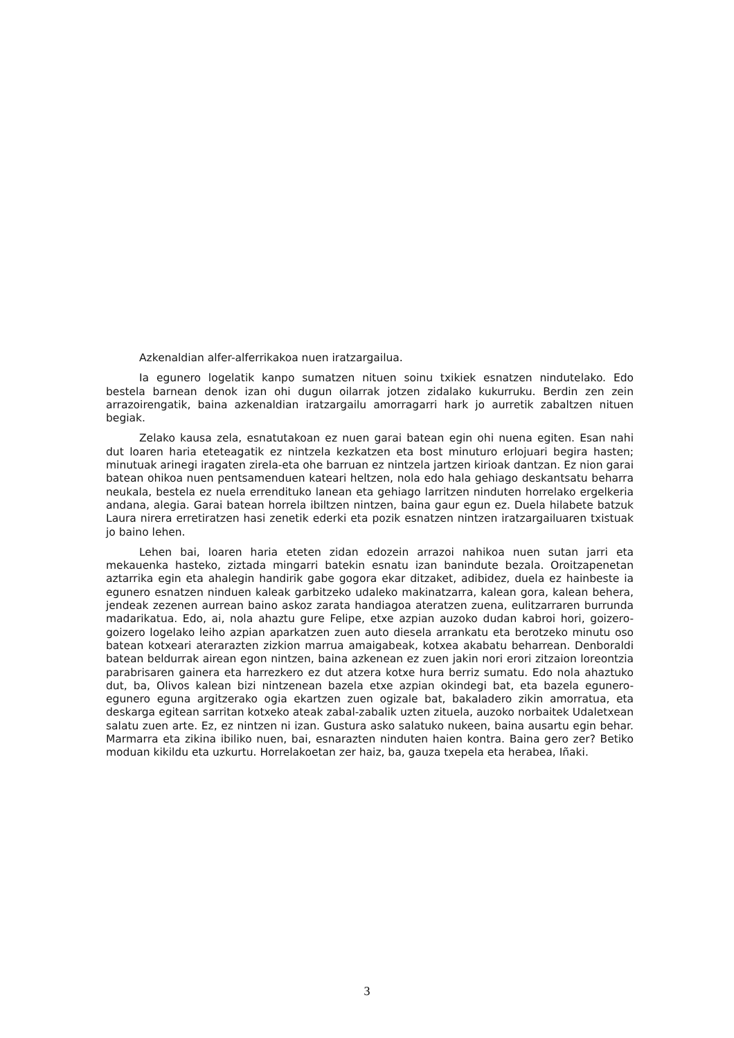Azkenaldian alfer-alferrikakoa nuen iratzargailua.
Ia egunero logelatik kanpo sumatzen nituen soinu txikiek esnatzen nindutelako. Edo bestela barnean denok izan ohi dugun oilarrak jotzen zidalako kukurruku. Berdin zen zein arrazoirengatik, baina azkenaldian iratzargailu amorragarri hark jo aurretik zabaltzen nituen begiak.
Zelako kausa zela, esnatutakoan ez nuen garai batean egin ohi nuena egiten. Esan nahi dut loaren haria eteteagatik ez nintzela kezkatzen eta bost minuturo erlojuari begira hasten; minutuak arinegi iragaten zirela-eta ohe barruan ez nintzela jartzen kirioak dantzan. Ez nion garai batean ohikoa nuen pentsamenduen kateari heltzen, nola edo hala gehiago deskantsatu beharra neukala, bestela ez nuela errendituko lanean eta gehiago larritzen ninduten horrelako ergelkeria andana, alegia. Garai batean horrela ibiltzen nintzen, baina gaur egun ez. Duela hilabete batzuk Laura nirera erretiratzen hasi zenetik ederki eta pozik esnatzen nintzen iratzargailuaren txistuak jo baino lehen.
Lehen bai, loaren haria eteten zidan edozein arrazoi nahikoa nuen sutan jarri eta mekauenka hasteko, ziztada mingarri batekin esnatu izan banindute bezala. Oroitzapenetan aztarrika egin eta ahalegin handirik gabe gogora ekar ditzaket, adibidez, duela ez hainbeste ia egunero esnatzen ninduen kaleak garbitzeko udaleko makinatzarra, kalean gora, kalean behera, jendeak zezenen aurrean baino askoz zarata handiagoa ateratzen zuena, eulitzarraren burrunda madarikatua. Edo, ai, nola ahaztu gure Felipe, etxe azpian auzoko dudan kabroi hori, goizero-goizero logelako leiho azpian aparkatzen zuen auto diesela arrankatu eta berotzeko minutu oso batean kotxeari aterarazten zizkion marrua amaigabeak, kotxea akabatu beharrean. Denboraldi batean beldurrak airean egon nintzen, baina azkenean ez zuen jakin nori erori zitzaion loreontzia parabrisaren gainera eta harrezkero ez dut atzera kotxe hura berriz sumatu. Edo nola ahaztuko dut, ba, Olivos kalean bizi nintzenean bazela etxe azpian okindegi bat, eta bazela egunero-egunero eguna argitzerako ogia ekartzen zuen ogizale bat, bakaladero zikin amorratua, eta deskarga egitean sarritan kotxeko ateak zabal-zabalik uzten zituela, auzoko norbaitek Udaletxean salatu zuen arte. Ez, ez nintzen ni izan. Gustura asko salatuko nukeen, baina ausartu egin behar. Marmarra eta zikina ibiliko nuen, bai, esnarazten ninduten haien kontra. Baina gero zer? Betiko moduan kikildu eta uzkurtu. Horrelakoetan zer haiz, ba, gauza txepela eta herabea, Iñaki.
3